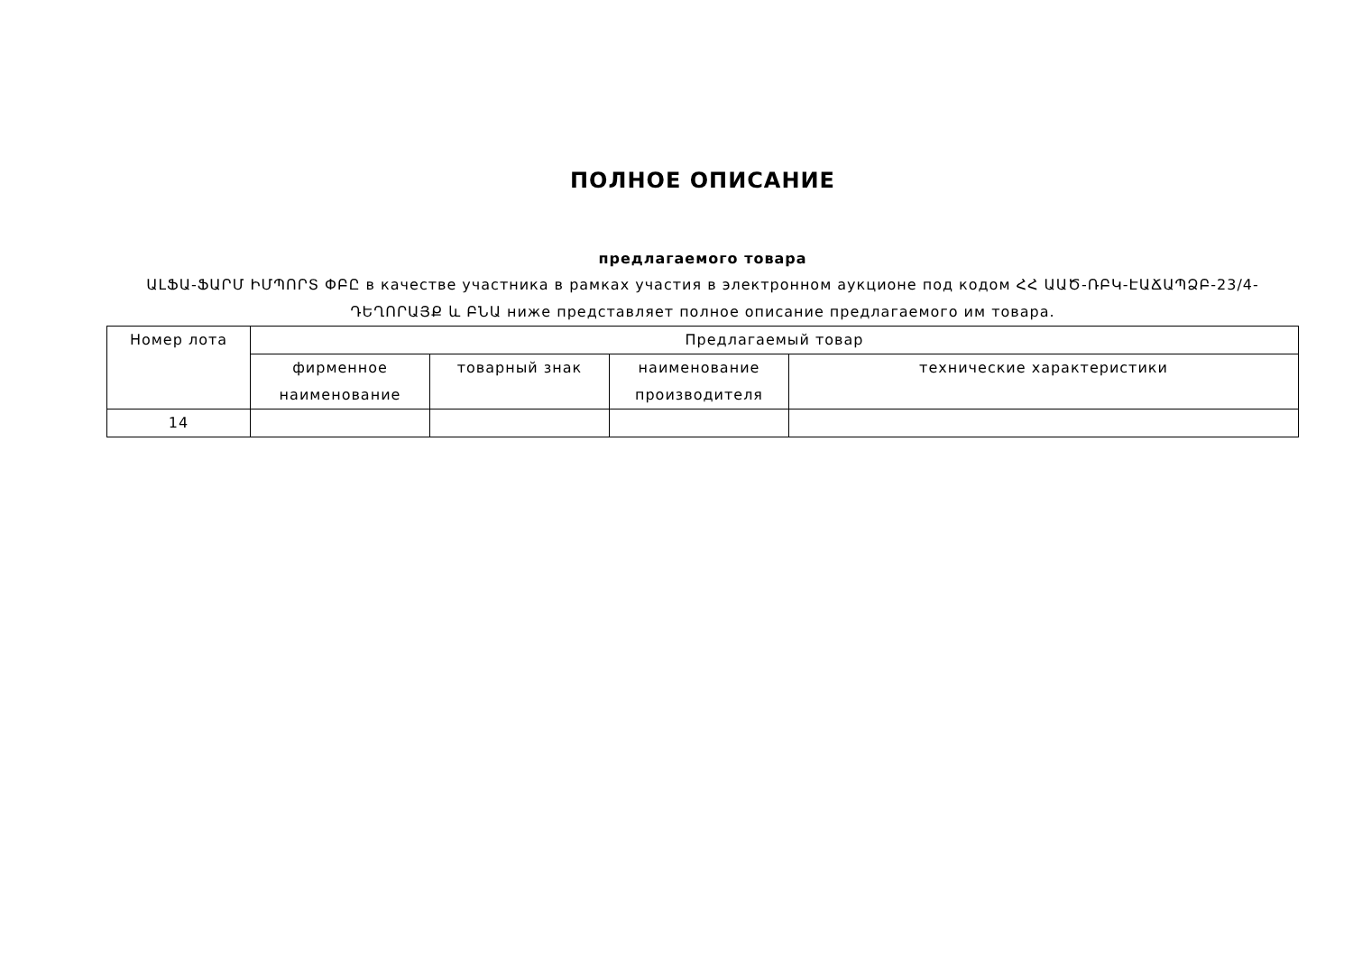ПОЛНОЕ ОПИСАНИЕ
предлагаемого товара
ԱԼՖԱ-ՖԱՐՄ ԻՄՊՈՐՏ ՓԲԸ в качестве участника в рамках участия в электронном аукционе под кодом ՀՀ ԱԱԾ-ՌԲԿ-ԷԱՃԱՊՁԲ-23/4-ԴԵՂՈՐԱՅՔ և ԲՆԱ ниже представляет полное описание предлагаемого им товара.
| Номер лота | Предлагаемый товар | | | |
| --- | --- | --- | --- | --- |
| | фирменное наименование | товарный знак | наименование производителя | технические характеристики |
| 14 | | | | |